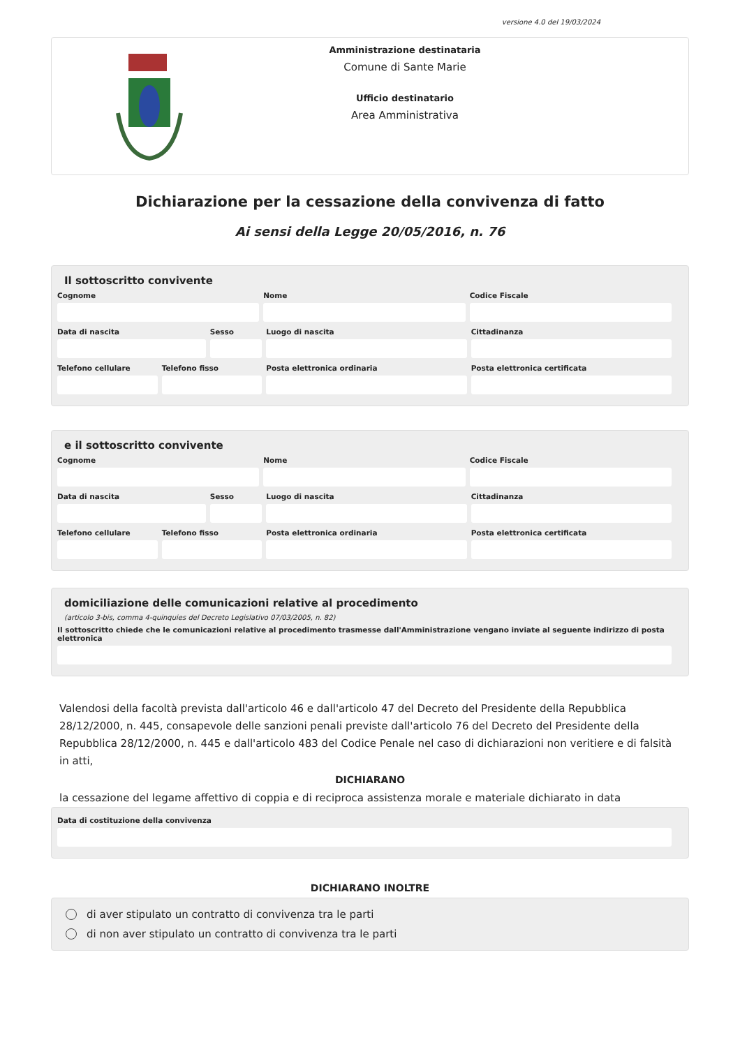versione 4.0 del 19/03/2024
Amministrazione destinataria
Comune di Sante Marie
Ufficio destinatario
Area Amministrativa
Dichiarazione per la cessazione della convivenza di fatto
Ai sensi della Legge 20/05/2016, n. 76
Il sottoscritto convivente
Cognome Nome Codice Fiscale
Data di nascita Sesso Luogo di nascita Cittadinanza
Telefono cellulare Telefono fisso Posta elettronica ordinaria Posta elettronica certificata
e il sottoscritto convivente
Cognome Nome Codice Fiscale
Data di nascita Sesso Luogo di nascita Cittadinanza
Telefono cellulare Telefono fisso Posta elettronica ordinaria Posta elettronica certificata
domiciliazione delle comunicazioni relative al procedimento
(articolo 3-bis, comma 4-quinquies del Decreto Legislativo 07/03/2005, n. 82)
Il sottoscritto chiede che le comunicazioni relative al procedimento trasmesse dall'Amministrazione vengano inviate al seguente indirizzo di posta elettronica
Valendosi della facoltà prevista dall'articolo 46 e dall'articolo 47 del Decreto del Presidente della Repubblica 28/12/2000, n. 445, consapevole delle sanzioni penali previste dall'articolo 76 del Decreto del Presidente della Repubblica 28/12/2000, n. 445 e dall'articolo 483 del Codice Penale nel caso di dichiarazioni non veritiere e di falsità in atti,
DICHIARANO
la cessazione del legame affettivo di coppia e di reciproca assistenza morale e materiale dichiarato in data
Data di costituzione della convivenza
DICHIARANO INOLTRE
di aver stipulato un contratto di convivenza tra le parti
di non aver stipulato un contratto di convivenza tra le parti